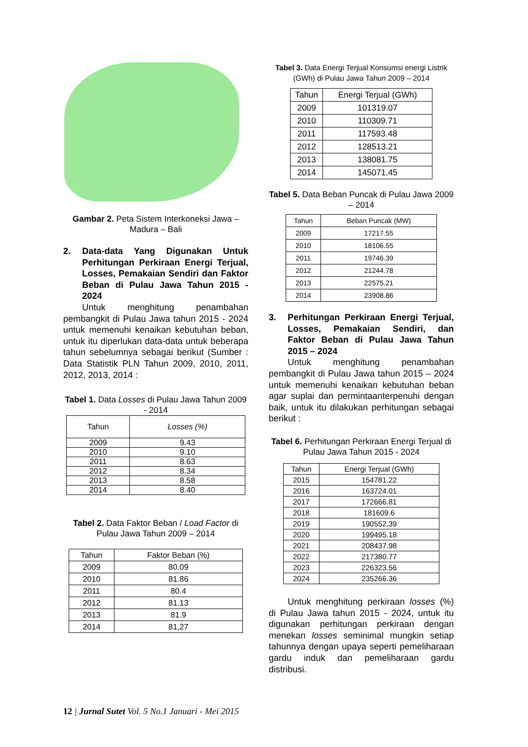Gambar 2. Peta Sistem Interkoneksi Jawa – Madura – Bali
2. Data-data Yang Digunakan Untuk Perhitungan Perkiraan Energi Terjual, Losses, Pemakaian Sendiri dan Faktor Beban di Pulau Jawa Tahun 2015 - 2024
Untuk menghitung penambahan pembangkit di Pulau Jawa tahun 2015 - 2024 untuk memenuhi kenaikan kebutuhan beban, untuk itu diperlukan data-data untuk beberapa tahun sebelumnya sebagai berikut (Sumber : Data Statistik PLN Tahun 2009, 2010, 2011, 2012, 2013, 2014 :
Tabel 1. Data Losses di Pulau Jawa Tahun 2009 - 2014
| Tahun | Losses (%) |
| --- | --- |
| 2009 | 9.43 |
| 2010 | 9.10 |
| 2011 | 8.63 |
| 2012 | 8.34 |
| 2013 | 8.58 |
| 2014 | 8.40 |
Tabel 2. Data Faktor Beban / Load Factor di Pulau Jawa Tahun 2009 – 2014
| Tahun | Faktor Beban (%) |
| --- | --- |
| 2009 | 80.09 |
| 2010 | 81.86 |
| 2011 | 80.4 |
| 2012 | 81.13 |
| 2013 | 81.9 |
| 2014 | 81,27 |
Tabel 3. Data Energi Terjual Konsumsi energi Listrik (GWh) di Pulau Jawa Tahun 2009 – 2014
| Tahun | Energi Terjual (GWh) |
| --- | --- |
| 2009 | 101319.07 |
| 2010 | 110309.71 |
| 2011 | 117593.48 |
| 2012 | 128513.21 |
| 2013 | 138081.75 |
| 2014 | 145071.45 |
Tabel 5. Data Beban Puncak di Pulau Jawa 2009 – 2014
| Tahun | Beban Puncak (MW) |
| --- | --- |
| 2009 | 17217.55 |
| 2010 | 18106.55 |
| 2011 | 19746.39 |
| 2012 | 21244.78 |
| 2013 | 22575.21 |
| 2014 | 23908.86 |
3. Perhitungan Perkiraan Energi Terjual, Losses, Pemakaian Sendiri, dan Faktor Beban di Pulau Jawa Tahun 2015 – 2024
Untuk menghitung penambahan pembangkit di Pulau Jawa tahun 2015 – 2024 untuk memenuhi kenaikan kebutuhan beban agar suplai dan permintaanterpenuhi dengan baik, untuk itu dilakukan perhitungan sebagai berikut :
Tabel 6. Perhitungan Perkiraan Energi Terjual di Pulau Jawa Tahun 2015 - 2024
| Tahun | Energi Terjual (GWh) |
| --- | --- |
| 2015 | 154781.22 |
| 2016 | 163724.01 |
| 2017 | 172666.81 |
| 2018 | 181609.6 |
| 2019 | 190552.39 |
| 2020 | 199495.18 |
| 2021 | 208437.98 |
| 2022 | 217380.77 |
| 2023 | 226323.56 |
| 2024 | 235266.36 |
Untuk menghitung perkiraan losses (%) di Pulau Jawa tahun 2015 - 2024, untuk itu digunakan perhitungan perkiraan dengan menekan losses seminimal mungkin setiap tahunnya dengan upaya seperti pemeliharaan gardu induk dan pemeliharaan gardu distribusi.
12 | Jurnal Sutet Vol. 5 No.1 Januari - Mei 2015